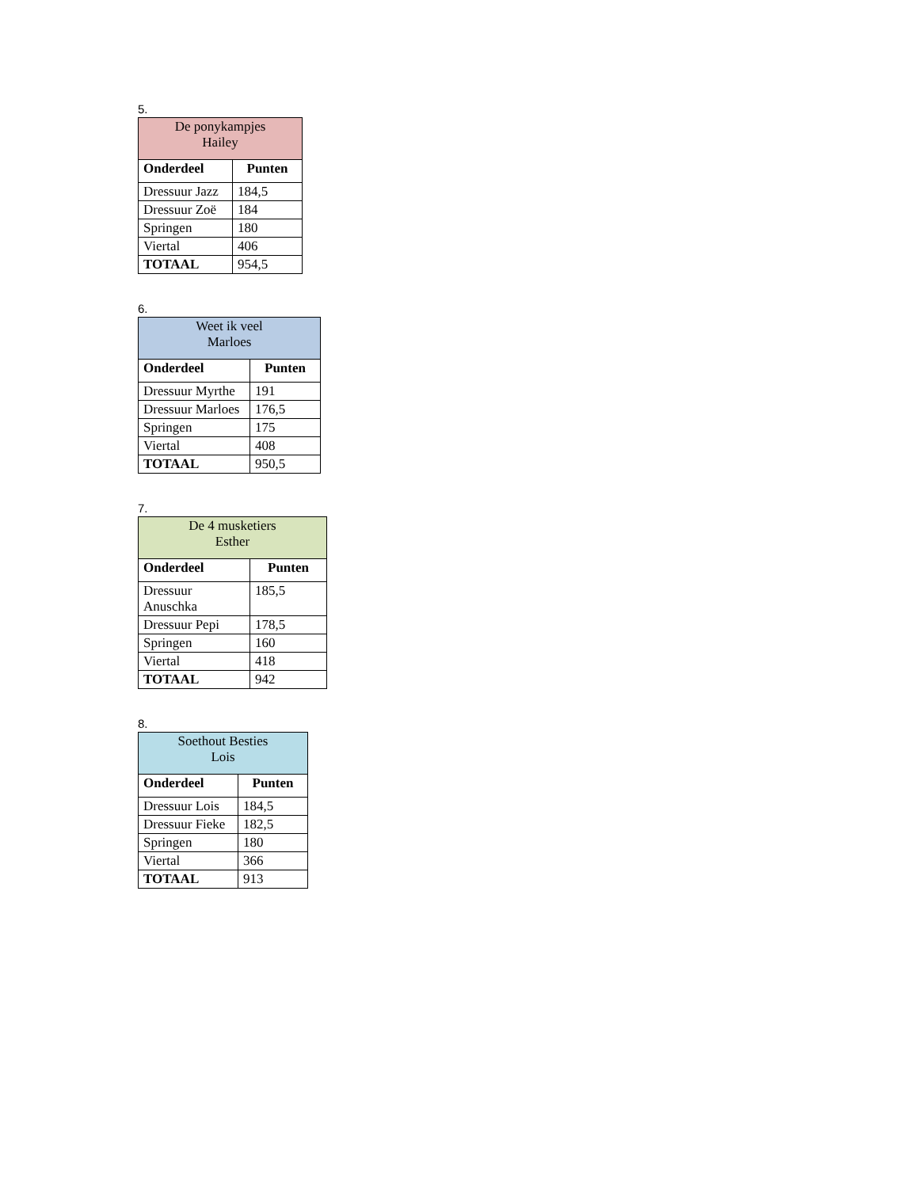5.
| De ponykampjes Hailey | |
| Onderdeel | Punten |
| Dressuur Jazz | 184,5 |
| Dressuur Zoë | 184 |
| Springen | 180 |
| Viertal | 406 |
| TOTAAL | 954,5 |
6.
| Weet ik veel Marloes | |
| Onderdeel | Punten |
| Dressuur Myrthe | 191 |
| Dressuur Marloes | 176,5 |
| Springen | 175 |
| Viertal | 408 |
| TOTAAL | 950,5 |
7.
| De 4 musketiers Esther | |
| Onderdeel | Punten |
| Dressuur Anuschka | 185,5 |
| Dressuur Pepi | 178,5 |
| Springen | 160 |
| Viertal | 418 |
| TOTAAL | 942 |
8.
| Soethout Besties Lois | |
| Onderdeel | Punten |
| Dressuur Lois | 184,5 |
| Dressuur Fieke | 182,5 |
| Springen | 180 |
| Viertal | 366 |
| TOTAAL | 913 |